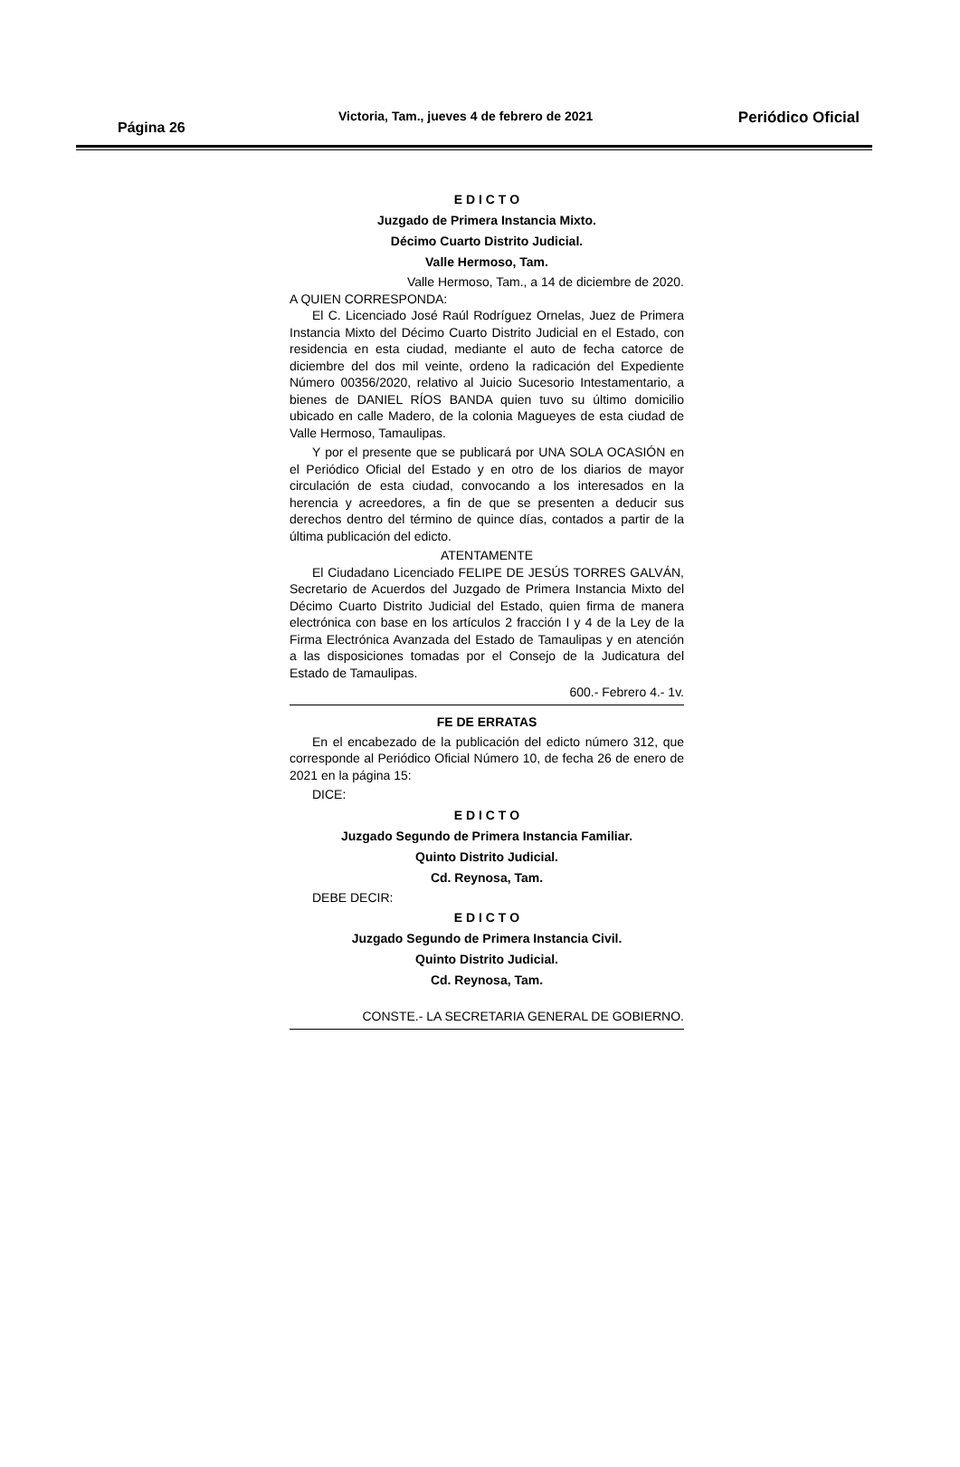Página 26
Victoria, Tam., jueves 4 de febrero de 2021
Periódico Oficial
E D I C T O
Juzgado de Primera Instancia Mixto.
Décimo Cuarto Distrito Judicial.
Valle Hermoso, Tam.
Valle Hermoso, Tam., a 14 de diciembre de 2020.
A QUIEN CORRESPONDA:
El C. Licenciado José Raúl Rodríguez Ornelas, Juez de Primera Instancia Mixto del Décimo Cuarto Distrito Judicial en el Estado, con residencia en esta ciudad, mediante el auto de fecha catorce de diciembre del dos mil veinte, ordeno la radicación del Expediente Número 00356/2020, relativo al Juicio Sucesorio Intestamentario, a bienes de DANIEL RÍOS BANDA quien tuvo su último domicilio ubicado en calle Madero, de la colonia Magueyes de esta ciudad de Valle Hermoso, Tamaulipas.
Y por el presente que se publicará por UNA SOLA OCASIÓN en el Periódico Oficial del Estado y en otro de los diarios de mayor circulación de esta ciudad, convocando a los interesados en la herencia y acreedores, a fin de que se presenten a deducir sus derechos dentro del término de quince días, contados a partir de la última publicación del edicto.
ATENTAMENTE
El Ciudadano Licenciado FELIPE DE JESÚS TORRES GALVÁN, Secretario de Acuerdos del Juzgado de Primera Instancia Mixto del Décimo Cuarto Distrito Judicial del Estado, quien firma de manera electrónica con base en los artículos 2 fracción I y 4 de la Ley de la Firma Electrónica Avanzada del Estado de Tamaulipas y en atención a las disposiciones tomadas por el Consejo de la Judicatura del Estado de Tamaulipas.
600.- Febrero 4.- 1v.
FE DE ERRATAS
En el encabezado de la publicación del edicto número 312, que corresponde al Periódico Oficial Número 10, de fecha 26 de enero de 2021 en la página 15:
DICE:
E D I C T O
Juzgado Segundo de Primera Instancia Familiar.
Quinto Distrito Judicial.
Cd. Reynosa, Tam.
DEBE DECIR:
E D I C T O
Juzgado Segundo de Primera Instancia Civil.
Quinto Distrito Judicial.
Cd. Reynosa, Tam.
CONSTE.- LA SECRETARIA GENERAL DE GOBIERNO.